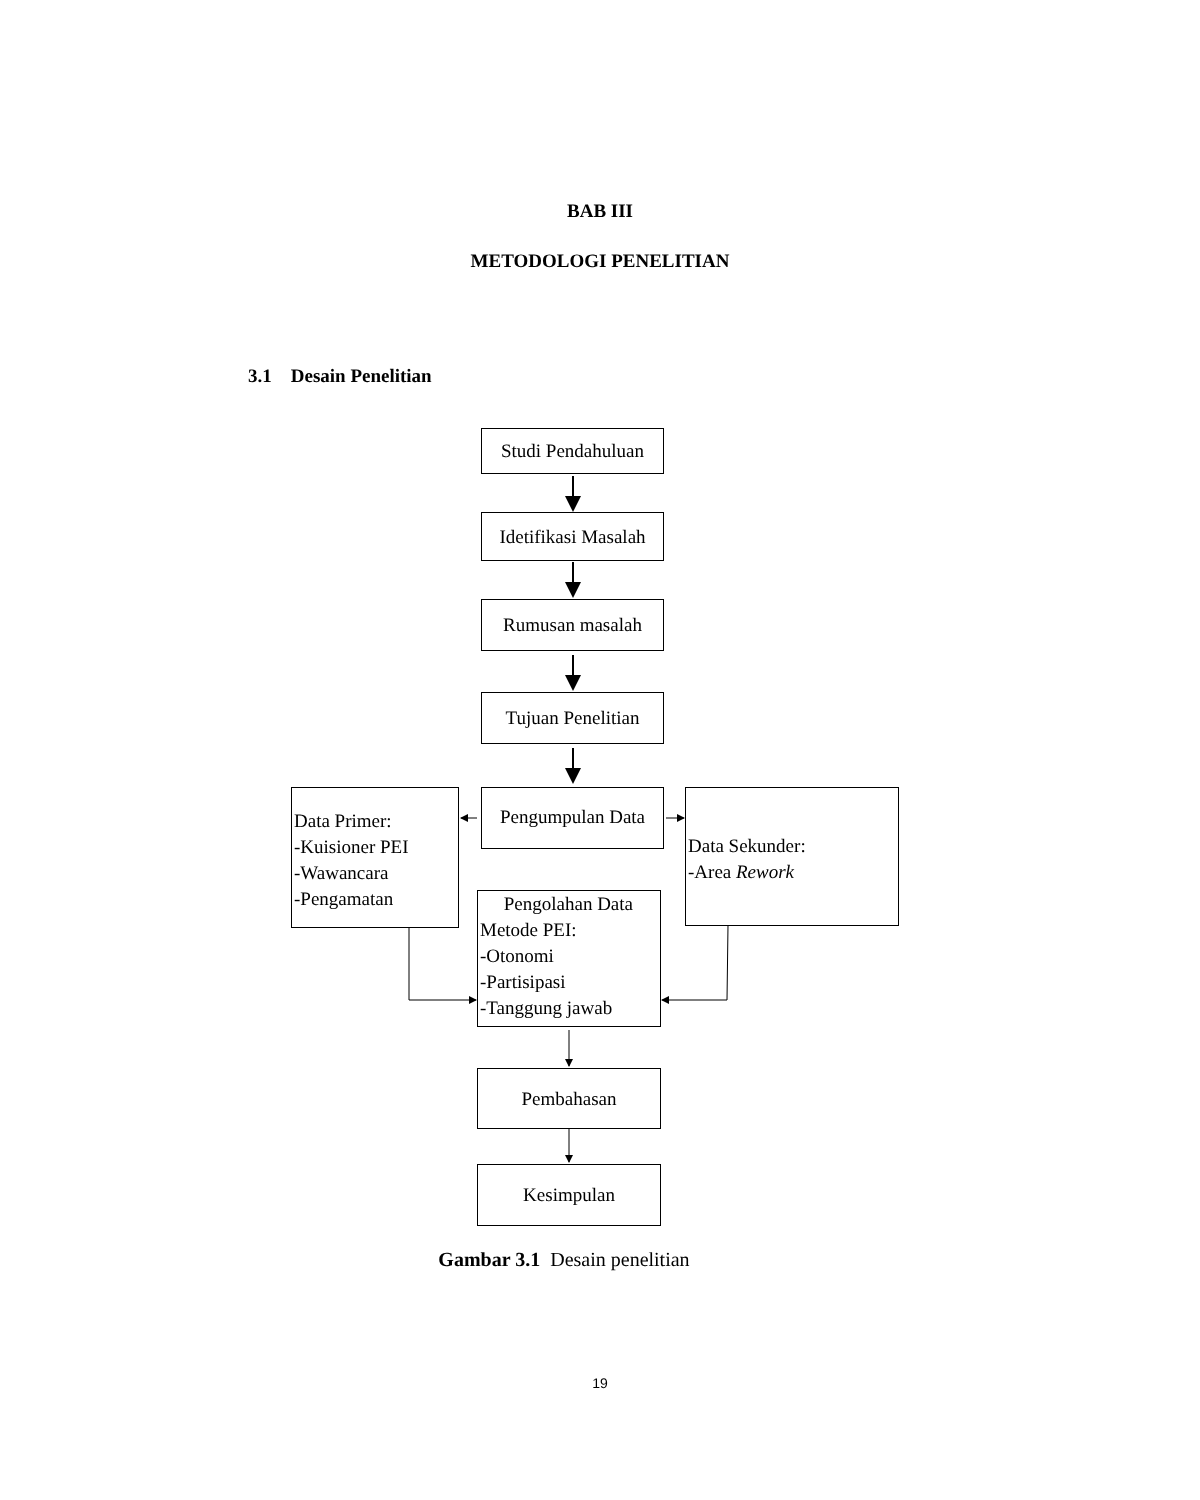BAB III
METODOLOGI PENELITIAN
3.1 Desain Penelitian
Studi Pendahuluan
Idetifikasi Masalah
Rumusan masalah
Tujuan Penelitian
Data Primer:
-Kuisioner PEI
-Wawancara
-Pengamatan
Pengumpulan Data
Data Sekunder:
-Area Rework
Pengolahan Data
Metode PEI:
-Otonomi
-Partisipasi
-Tanggung jawab
Pembahasan
Kesimpulan
Gambar 3.1 Desain penelitian
19